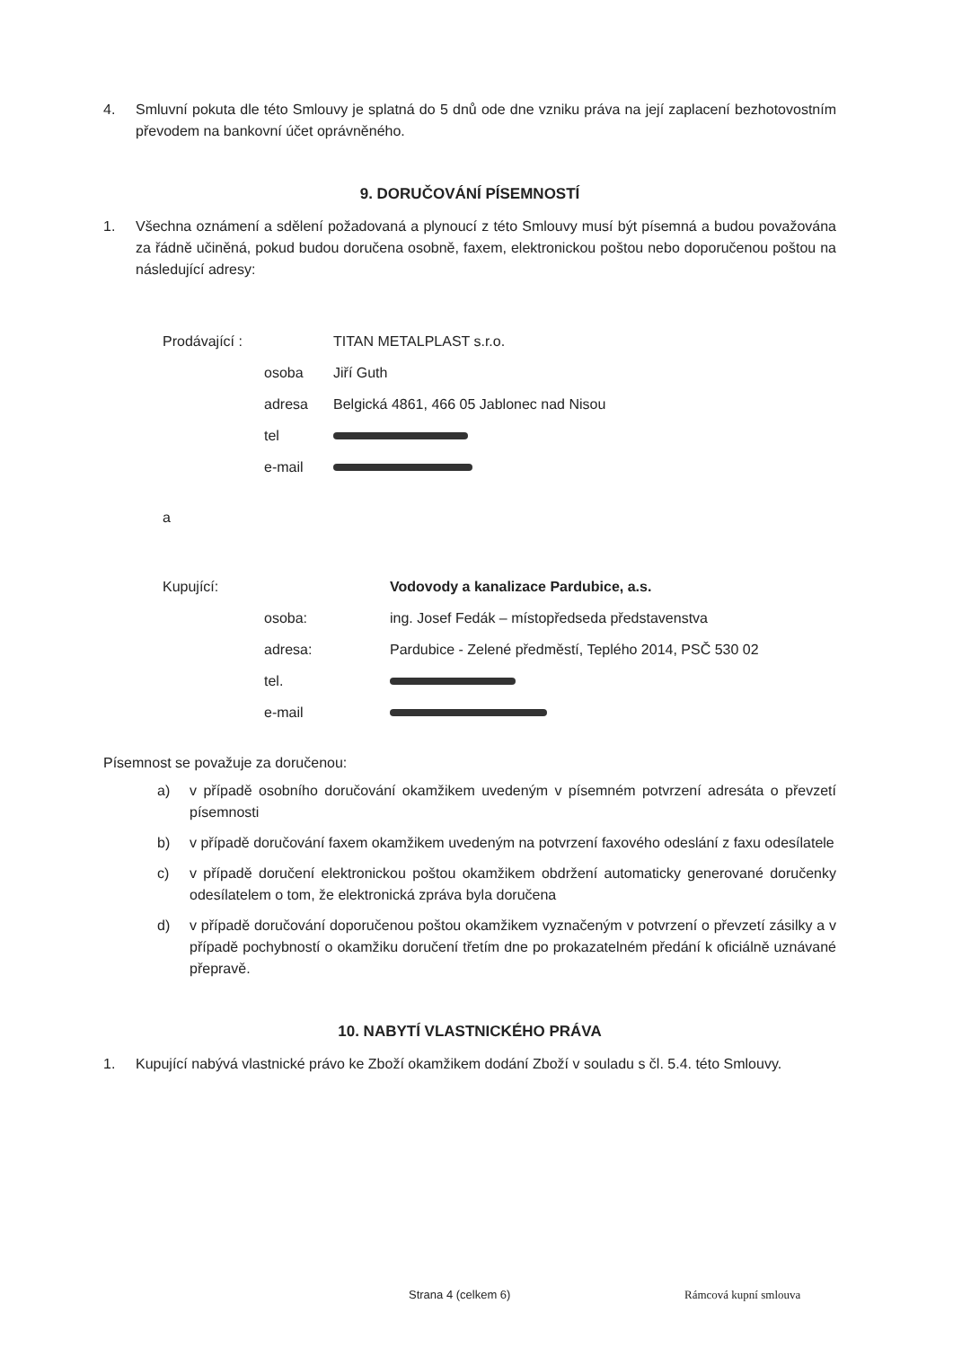4. Smluvní pokuta dle této Smlouvy je splatná do 5 dnů ode dne vzniku práva na její zaplacení bezhotovostním převodem na bankovní účet oprávněného.
9. DORUČOVÁNÍ PÍSEMNOSTÍ
1. Všechna oznámení a sdělení požadovaná a plynoucí z této Smlouvy musí být písemná a budou považována za řádně učiněná, pokud budou doručena osobně, faxem, elektronickou poštou nebo doporučenou poštou na následující adresy:
Prodávající : TITAN METALPLAST s.r.o.
osoba Jiří Guth
adresa Belgická 4861, 466 05 Jablonec nad Nisou
tel
e-mail
a
Kupující: Vodovody a kanalizace Pardubice, a.s.
osoba: ing. Josef Fedák – místopředseda představenstva
adresa: Pardubice - Zelené předměstí, Teplého 2014, PSČ 530 02
tel.
e-mail
Písemnost se považuje za doručenou:
a) v případě osobního doručování okamžikem uvedeným v písemném potvrzení adresáta o převzetí písemnosti
b) v případě doručování faxem okamžikem uvedeným na potvrzení faxového odeslání z faxu odesílatele
c) v případě doručení elektronickou poštou okamžikem obdržení automaticky generované doručenky odesílatelem o tom, že elektronická zpráva byla doručena
d) v případě doručování doporučenou poštou okamžikem vyznačeným v potvrzení o převzetí zásilky a v případě pochybností o okamžiku doručení třetím dne po prokazatelném předání k oficiálně uznávané přepravě.
10. NABYTÍ VLASTNICKÉHO PRÁVA
1. Kupující nabývá vlastnické právo ke Zboží okamžikem dodání Zboží v souladu s čl. 5.4. této Smlouvy.
Strana 4 (celkem 6) Rámcová kupní smlouva